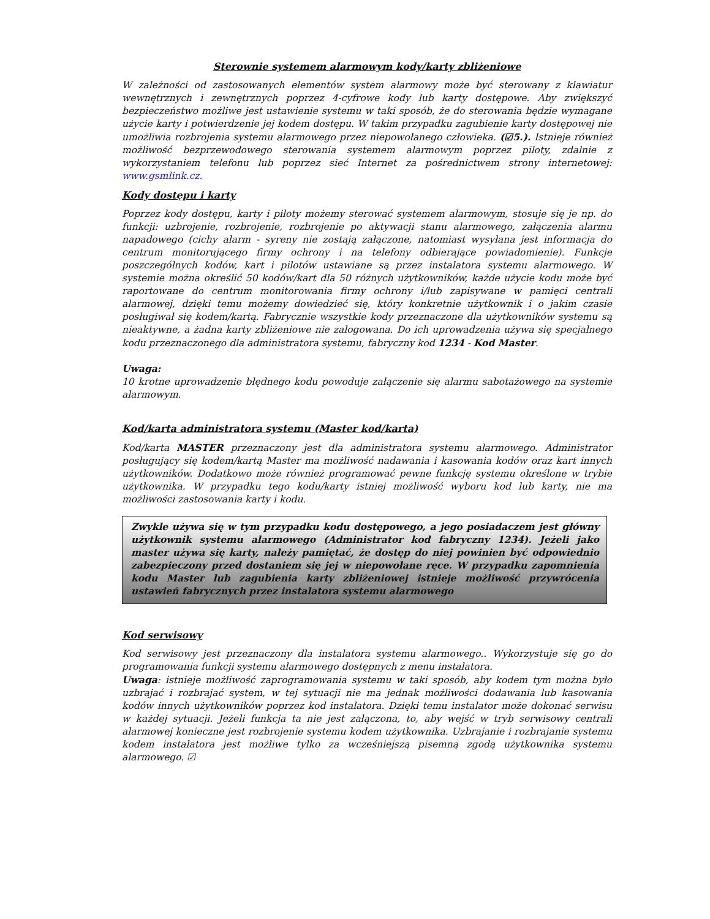Sterownie systemem alarmowym kody/karty zbliżeniowe
W zależności od zastosowanych elementów system alarmowy może być sterowany z klawiatur wewnętrznych i zewnętrznych poprzez 4-cyfrowe kody lub karty dostępowe. Aby zwiększyć bezpieczeństwo możliwe jest ustawienie systemu w taki sposób, że do sterowania będzie wymagane użycie karty i potwierdzenie jej kodem dostępu. W takim przypadku zagubienie karty dostępowej nie umożliwia rozbrojenia systemu alarmowego przez niepowołanego człowieka. (☑5.). Istnieje również możliwość bezprzewodowego sterowania systemem alarmowym poprzez piloty, zdalnie z wykorzystaniem telefonu lub poprzez sieć Internet za pośrednictwem strony internetowej: www.gsmlink.cz.
Kody dostępu i karty
Poprzez kody dostępu, karty i piloty możemy sterować systemem alarmowym, stosuje się je np. do funkcji: uzbrojenie, rozbrojenie, rozbrojenie po aktywacji stanu alarmowego, załączenia alarmu napadowego (cichy alarm - syreny nie zostają załączone, natomiast wysyłana jest informacja do centrum monitorującego firmy ochrony i na telefony odbierające powiadomienie). Funkcje poszczególnych kodów, kart i pilotów ustawiane są przez instalatora systemu alarmowego. W systemie można określić 50 kodów/kart dla 50 różnych użytkowników, każde użycie kodu może być raportowane do centrum monitorowania firmy ochrony i/lub zapisywane w pamięci centrali alarmowej, dzięki temu możemy dowiedzieć się, który konkretnie użytkownik i o jakim czasie posługiwał się kodem/kartą. Fabrycznie wszystkie kody przeznaczone dla użytkowników systemu są nieaktywne, a żadna karty zbliżeniowe nie zalogowana. Do ich uprowadzenia używa się specjalnego kodu przeznaczonego dla administratora systemu, fabryczny kod 1234 - Kod Master.
Uwaga:
10 krotne uprowadzenie błędnego kodu powoduje załączenie się alarmu sabotażowego na systemie alarmowym.
Kod/karta administratora systemu (Master kod/karta)
Kod/karta MASTER przeznaczony jest dla administratora systemu alarmowego. Administrator posługujący się kodem/kartą Master ma możliwość nadawania i kasowania kodów oraz kart innych użytkowników. Dodatkowo może również programować pewne funkcję systemu określone w trybie użytkownika. W przypadku tego kodu/karty istniej możliwość wyboru kod lub karty, nie ma możliwości zastosowania karty i kodu.
Zwykle używa się w tym przypadku kodu dostępowego, a jego posiadaczem jest główny użytkownik systemu alarmowego (Administrator kod fabryczny 1234). Jeżeli jako master używa się karty, należy pamiętać, że dostęp do niej powinien być odpowiednio zabezpieczony przed dostaniem się jej w niepowołane ręce. W przypadku zapomnienia kodu Master lub zagubienia karty zbliżeniowej istnieje możliwość przywrócenia ustawień fabrycznych przez instalatora systemu alarmowego
Kod serwisowy
Kod serwisowy jest przeznaczony dla instalatora systemu alarmowego.. Wykorzystuje się go do programowania funkcji systemu alarmowego dostępnych z menu instalatora.
Uwaga: istnieje możliwość zaprogramowania systemu w taki sposób, aby kodem tym można było uzbrajać i rozbrajać system, w tej sytuacji nie ma jednak możliwości dodawania lub kasowania kodów innych użytkowników poprzez kod instalatora. Dzięki temu instalator może dokonać serwisu w każdej sytuacji. Jeżeli funkcja ta nie jest załączona, to, aby wejść w tryb serwisowy centrali alarmowej konieczne jest rozbrojenie systemu kodem użytkownika. Uzbrajanie i rozbrajanie systemu kodem instalatora jest możliwe tylko za wcześniejszą pisemną zgodą użytkownika systemu alarmowego. ☑